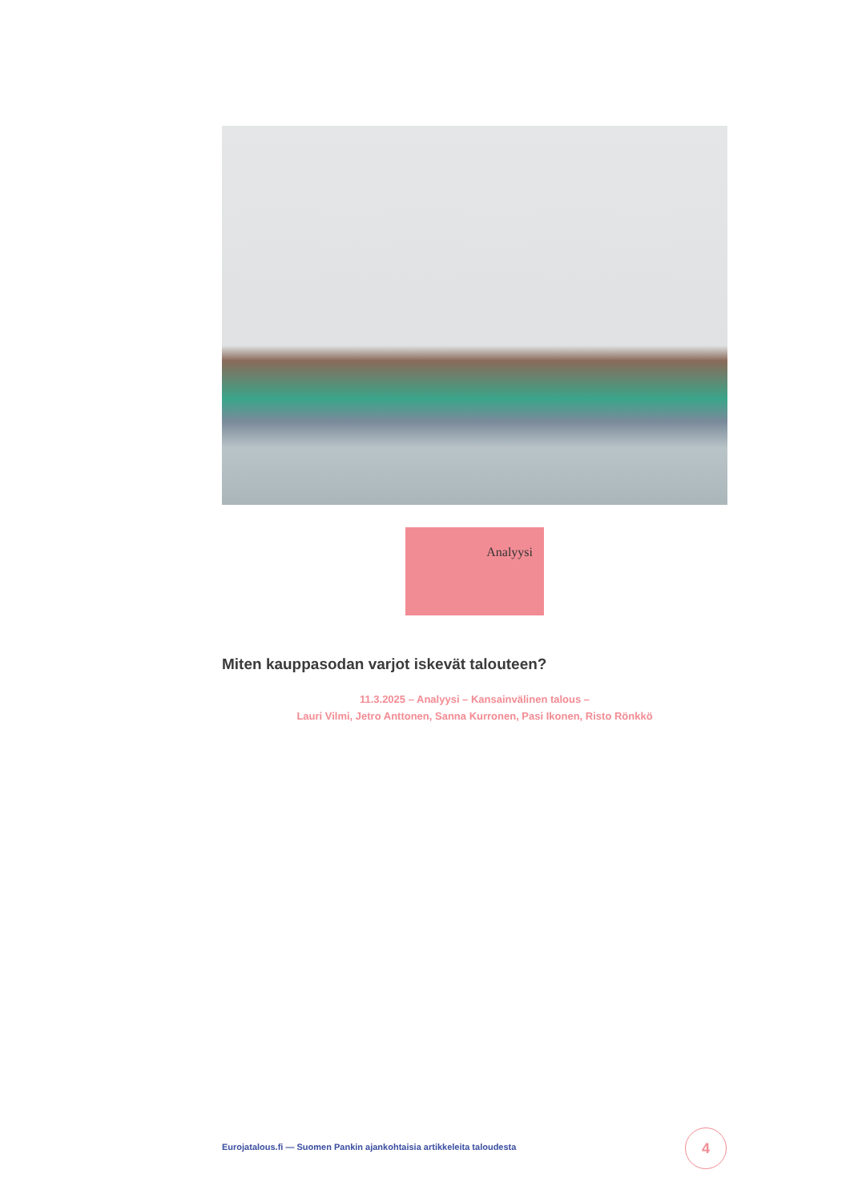Analyysi
Miten kauppasodan varjot iskevät talouteen?
11.3.2025 – Analyysi – Kansainvälinen talous –
Lauri Vilmi, Jetro Anttonen, Sanna Kurronen, Pasi Ikonen, Risto Rönkkö
Eurojatalous.fi — Suomen Pankin ajankohtaisia artikkeleita taloudesta
4